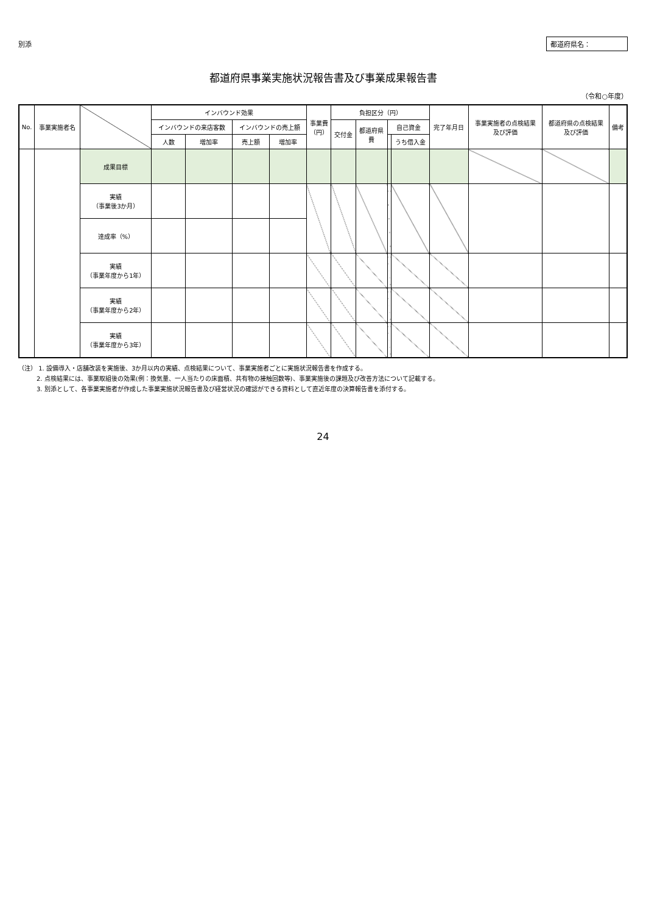別添 都道府県名：
都道府県事業実施状況報告書及び事業成果報告書
（令和○年度）
| No. | 事業実施者名 | | インバウンド効果 | | | | 事業費 （円） | 負担区分（円） | | | | 完了年月日 | 事業実施者の点検結果 及び評価 | 都道府県の点検結果 及び評価 | 備考 |
| --- | --- | --- | --- | --- | --- | --- | --- | --- | --- | --- | --- | --- | --- | --- | --- |
| | | | インバウンドの来店客数 | | インバウンドの売上額 | | | 交付金 | 都道府県 費 | 自己資金 | | | | | |
| | | | 人数 | 増加率 | 売上額 | 増加率 | | | | | うち借入金 | | | | |
| | | 成果目標 | | | | | | | | | | | | | |
| | | 実績 （事業後3か月） | | | | | | | | | | | | | |
| | | 達成率（%） | | | | | | | | | | | | | |
| | | 実績 （事業年度から1年） | | | | | | | | | | | | | |
| | | 実績 （事業年度から2年） | | | | | | | | | | | | | |
| | | 実績 （事業年度から3年） | | | | | | | | | | | | | |
（注） 1. 設備導入・店舗改装を実施後、3か月以内の実績、点検結果について、事業実施者ごとに実施状況報告書を作成する。
　　　2. 点検結果には、事業取組後の効果(例：換気量、一人当たりの床面積、共有物の接触回数等)、事業実施後の課題及び改善方法について記載する。
　　　3. 別添として、各事業実施者が作成した事業実施状況報告書及び経営状況の確認ができる資料として直近年度の決算報告書を添付する。
24